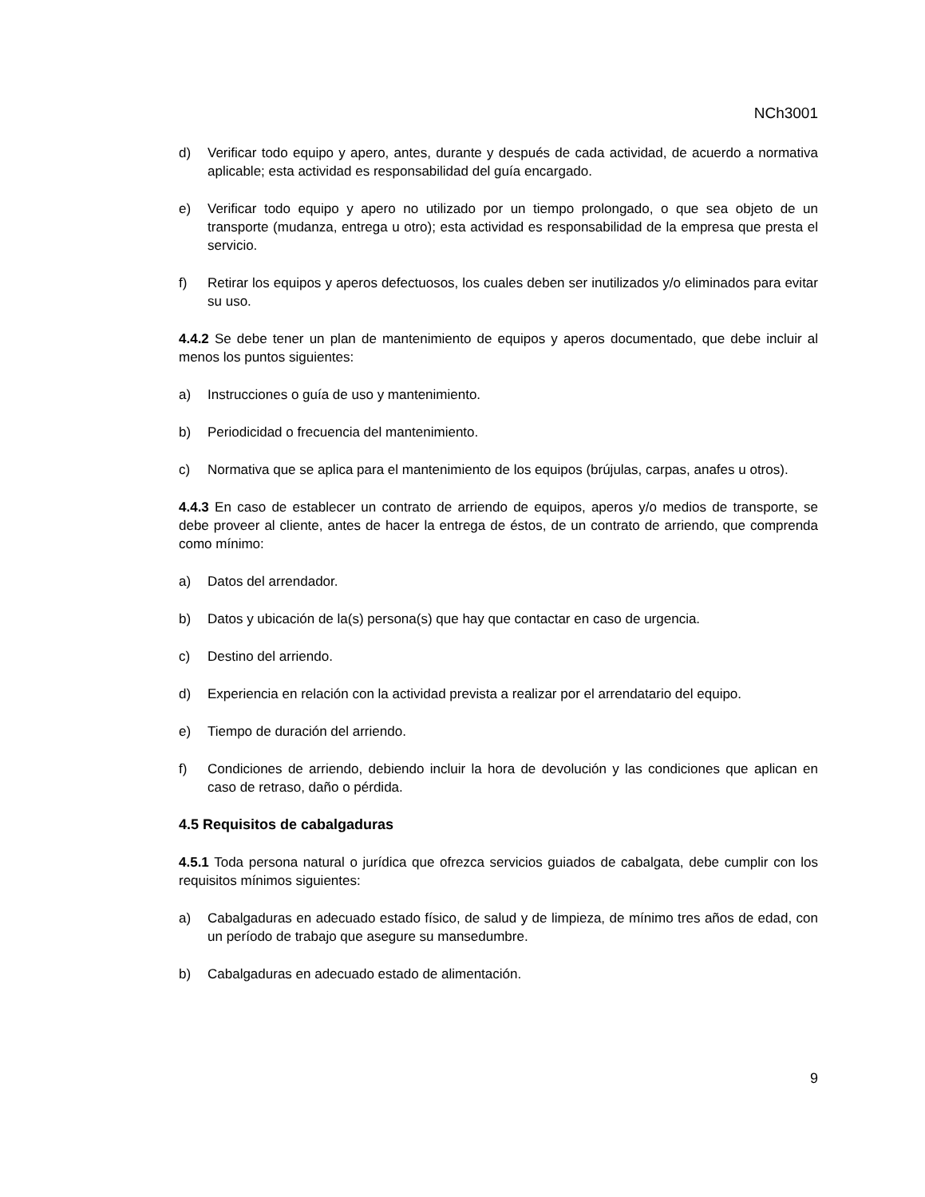NCh3001
d) Verificar todo equipo y apero, antes, durante y después de cada actividad, de acuerdo a normativa aplicable; esta actividad es responsabilidad del guía encargado.
e) Verificar todo equipo y apero no utilizado por un tiempo prolongado, o que sea objeto de un transporte (mudanza, entrega u otro); esta actividad es responsabilidad de la empresa que presta el servicio.
f) Retirar los equipos y aperos defectuosos, los cuales deben ser inutilizados y/o eliminados para evitar su uso.
4.4.2 Se debe tener un plan de mantenimiento de equipos y aperos documentado, que debe incluir al menos los puntos siguientes:
a) Instrucciones o guía de uso y mantenimiento.
b) Periodicidad o frecuencia del mantenimiento.
c) Normativa que se aplica para el mantenimiento de los equipos (brújulas, carpas, anafes u otros).
4.4.3 En caso de establecer un contrato de arriendo de equipos, aperos y/o medios de transporte, se debe proveer al cliente, antes de hacer la entrega de éstos, de un contrato de arriendo, que comprenda como mínimo:
a) Datos del arrendador.
b) Datos y ubicación de la(s) persona(s) que hay que contactar en caso de urgencia.
c) Destino del arriendo.
d) Experiencia en relación con la actividad prevista a realizar por el arrendatario del equipo.
e) Tiempo de duración del arriendo.
f) Condiciones de arriendo, debiendo incluir la hora de devolución y las condiciones que aplican en caso de retraso, daño o pérdida.
4.5 Requisitos de cabalgaduras
4.5.1 Toda persona natural o jurídica que ofrezca servicios guiados de cabalgata, debe cumplir con los requisitos mínimos siguientes:
a) Cabalgaduras en adecuado estado físico, de salud y de limpieza, de mínimo tres años de edad, con un período de trabajo que asegure su mansedumbre.
b) Cabalgaduras en adecuado estado de alimentación.
9